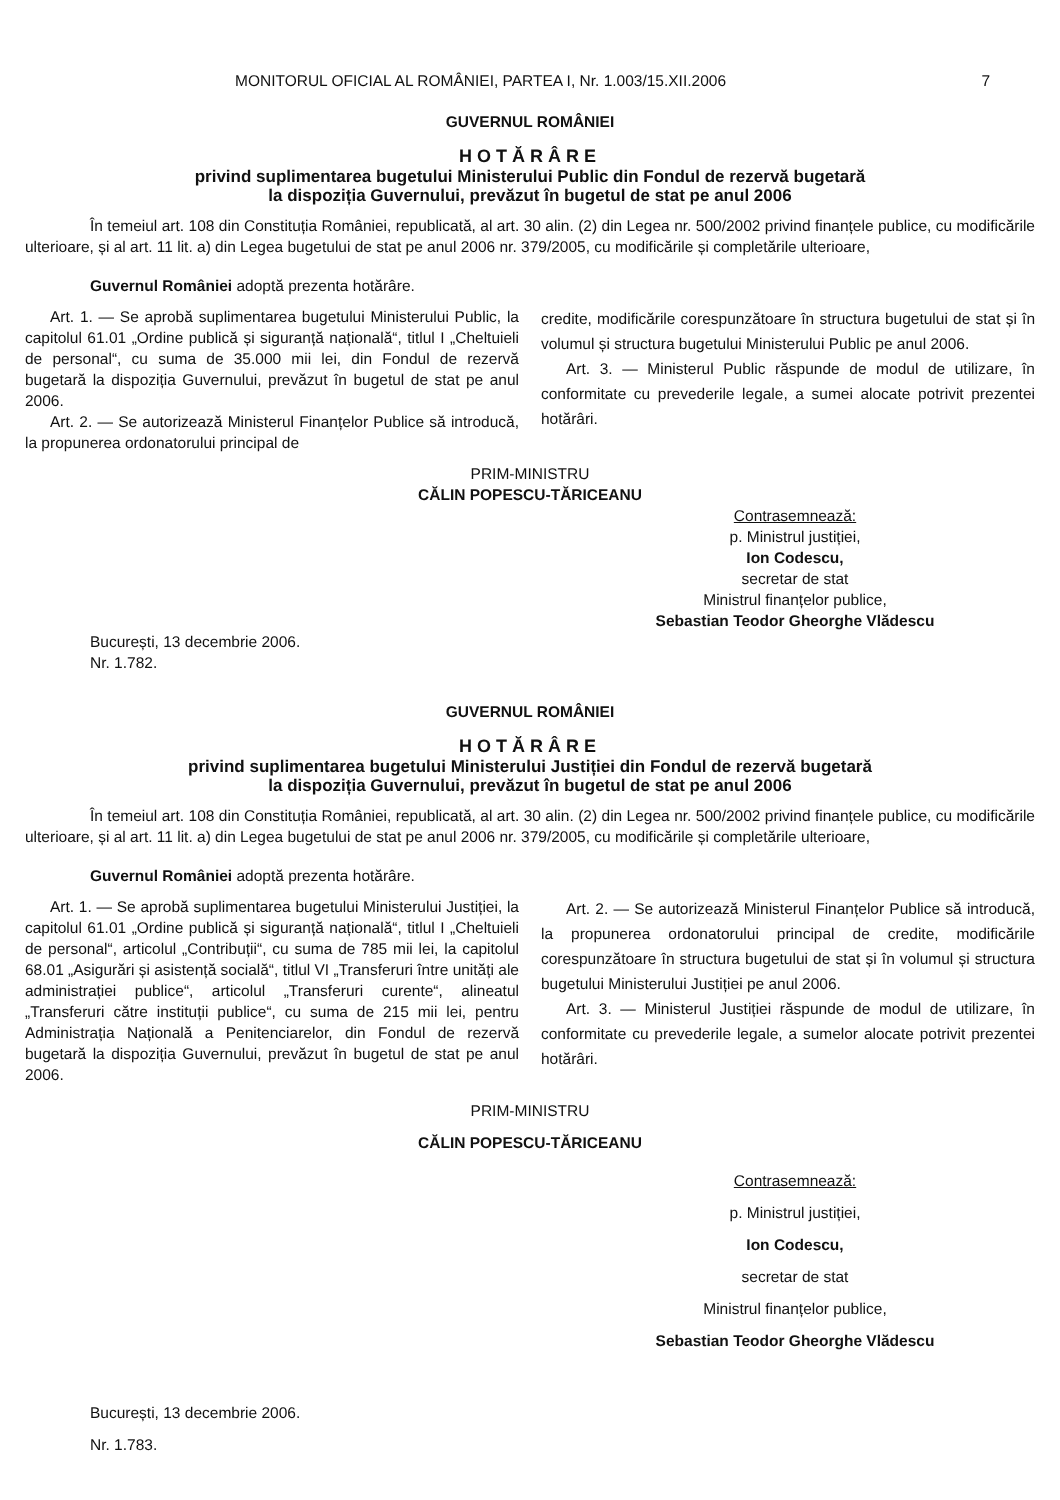MONITORUL OFICIAL AL ROMÂNIEI, PARTEA I, Nr. 1.003/15.XII.2006 7
GUVERNUL ROMÂNIEI
HOTĂRÂRE
privind suplimentarea bugetului Ministerului Public din Fondul de rezervă bugetară
la dispoziția Guvernului, prevăzut în bugetul de stat pe anul 2006
În temeiul art. 108 din Constituția României, republicată, al art. 30 alin. (2) din Legea nr. 500/2002 privind finanțele publice, cu modificările ulterioare, și al art. 11 lit. a) din Legea bugetului de stat pe anul 2006 nr. 379/2005, cu modificările și completările ulterioare,
Guvernul României adoptă prezenta hotărâre.
Art. 1. — Se aprobă suplimentarea bugetului Ministerului Public, la capitolul 61.01 „Ordine publică și siguranță națională“, titlul I „Cheltuieli de personal“, cu suma de 35.000 mii lei, din Fondul de rezervă bugetară la dispoziția Guvernului, prevăzut în bugetul de stat pe anul 2006.
Art. 2. — Se autorizează Ministerul Finanțelor Publice să introducă, la propunerea ordonatorului principal de
credite, modificările corespunzătoare în structura bugetului de stat și în volumul și structura bugetului Ministerului Public pe anul 2006.
Art. 3. — Ministerul Public răspunde de modul de utilizare, în conformitate cu prevederile legale, a sumei alocate potrivit prezentei hotărâri.
PRIM-MINISTRU
CĂLIN POPESCU-TĂRICEANU
Contrasemnează:
p. Ministrul justiției,
Ion Codescu,
secretar de stat
Ministrul finanțelor publice,
Sebastian Teodor Gheorghe Vlădescu
București, 13 decembrie 2006.
Nr. 1.782.
GUVERNUL ROMÂNIEI
HOTĂRÂRE
privind suplimentarea bugetului Ministerului Justiției din Fondul de rezervă bugetară
la dispoziția Guvernului, prevăzut în bugetul de stat pe anul 2006
În temeiul art. 108 din Constituția României, republicată, al art. 30 alin. (2) din Legea nr. 500/2002 privind finanțele publice, cu modificările ulterioare, și al art. 11 lit. a) din Legea bugetului de stat pe anul 2006 nr. 379/2005, cu modificările și completările ulterioare,
Guvernul României adoptă prezenta hotărâre.
Art. 1. — Se aprobă suplimentarea bugetului Ministerului Justiției, la capitolul 61.01 „Ordine publică și siguranță națională“, titlul I „Cheltuieli de personal“, articolul „Contribuții“, cu suma de 785 mii lei, la capitolul 68.01 „Asigurări și asistență socială“, titlul VI „Transferuri între unități ale administrației publice“, articolul „Transferuri curente“, alineatul „Transferuri către instituții publice“, cu suma de 215 mii lei, pentru Administrația Națională a Penitenciarelor, din Fondul de rezervă bugetară la dispoziția Guvernului, prevăzut în bugetul de stat pe anul 2006.
Art. 2. — Se autorizează Ministerul Finanțelor Publice să introducă, la propunerea ordonatorului principal de credite, modificările corespunzătoare în structura bugetului de stat și în volumul și structura bugetului Ministerului Justiției pe anul 2006.
Art. 3. — Ministerul Justiției răspunde de modul de utilizare, în conformitate cu prevederile legale, a sumelor alocate potrivit prezentei hotărâri.
PRIM-MINISTRU
CĂLIN POPESCU-TĂRICEANU
Contrasemnează:
p. Ministrul justiției,
Ion Codescu,
secretar de stat
Ministrul finanțelor publice,
Sebastian Teodor Gheorghe Vlădescu
București, 13 decembrie 2006.
Nr. 1.783.